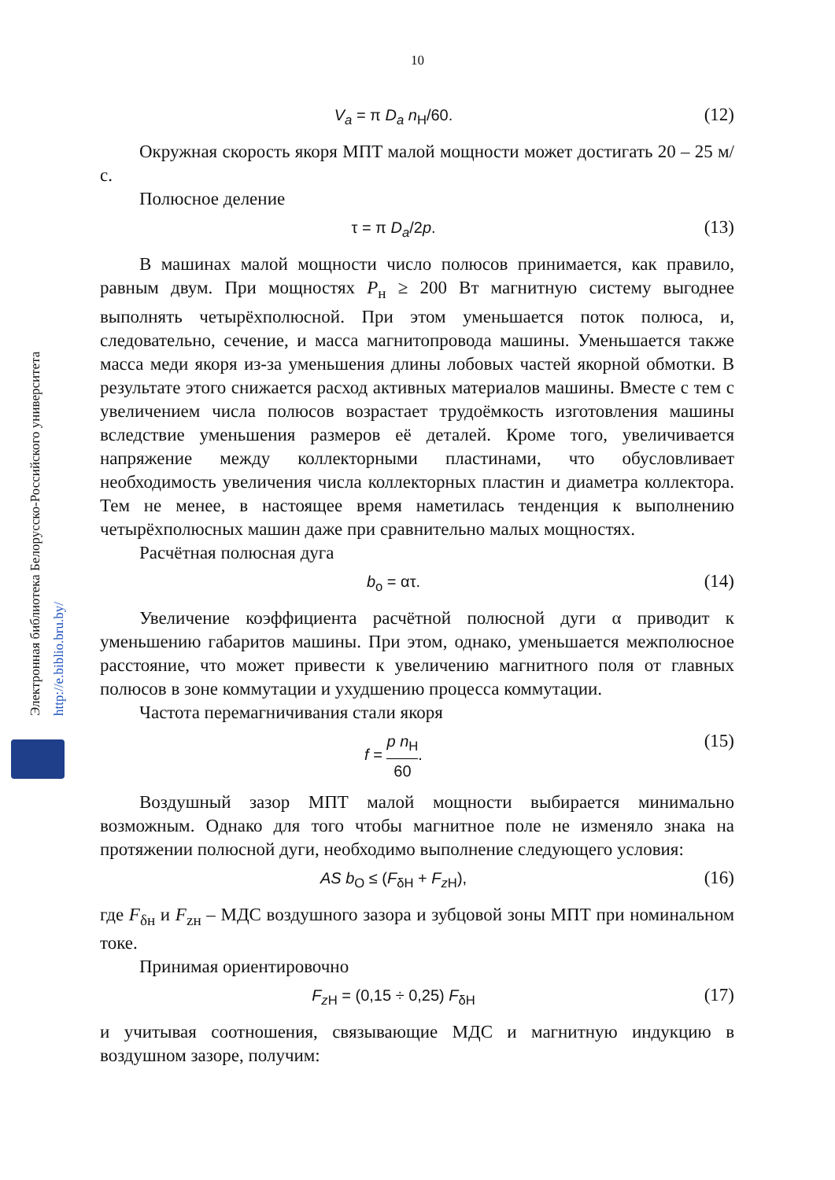10
Электронная библиотека Белорусско-Российского университета http://e.biblio.bru.by/
V<sub>a</sub> = π D<sub>a</sub> n<sub>Н</sub>/60.
(12)
Окружная скорость якоря МПТ малой мощности может достигать 20 – 25 м/с.
Полюсное деление
τ = π D<sub>a</sub>/2p.
(13)
В машинах малой мощности число полюсов принимается, как правило, равным двум. При мощностях Р<sub>н</sub> ≥ 200 Вт магнитную систему выгоднее выполнять четырёхполюсной. При этом уменьшается поток полюса, и, следовательно, сечение, и масса магнитопровода машины. Уменьшается также масса меди якоря из-за уменьшения длины лобовых частей якорной обмотки. В результате этого снижается расход активных материалов машины. Вместе с тем с увеличением числа полюсов возрастает трудоёмкость изготовления машины вследствие уменьшения размеров её деталей. Кроме того, увеличивается напряжение между коллекторными пластинами, что обусловливает необходимость увеличения числа коллекторных пластин и диаметра коллектора. Тем не менее, в настоящее время наметилась тенденция к выполнению четырёхполюсных машин даже при сравнительно малых мощностях.
Расчётная полюсная дуга
b<sub>o</sub> = ατ.
(14)
Увеличение коэффициента расчётной полюсной дуги α приводит к уменьшению габаритов машины. При этом, однако, уменьшается межполюсное расстояние, что может привести к увеличению магнитного поля от главных полюсов в зоне коммутации и ухудшению процесса коммутации.
Частота перемагничивания стали якоря
f = p n<sub>Н</sub> 60.
(15)
Воздушный зазор МПТ малой мощности выбирается минимально возможным. Однако для того чтобы магнитное поле не изменяло знака на протяжении полюсной дуги, необходимо выполнение следующего условия:
AS b<sub>O</sub> ≤ (F<sub>δН</sub> + F<sub>z Н</sub>),
(16)
где F<sub>δн</sub> и F<sub>zн</sub> – МДС воздушного зазора и зубцовой зоны МПТ при номинальном токе.
Принимая ориентировочно
F<sub>z Н</sub> = (0,15 ÷ 0,25) F<sub>δН</sub>
(17)
и учитывая соотношения, связывающие МДС и магнитную индукцию в воздушном зазоре, получим: